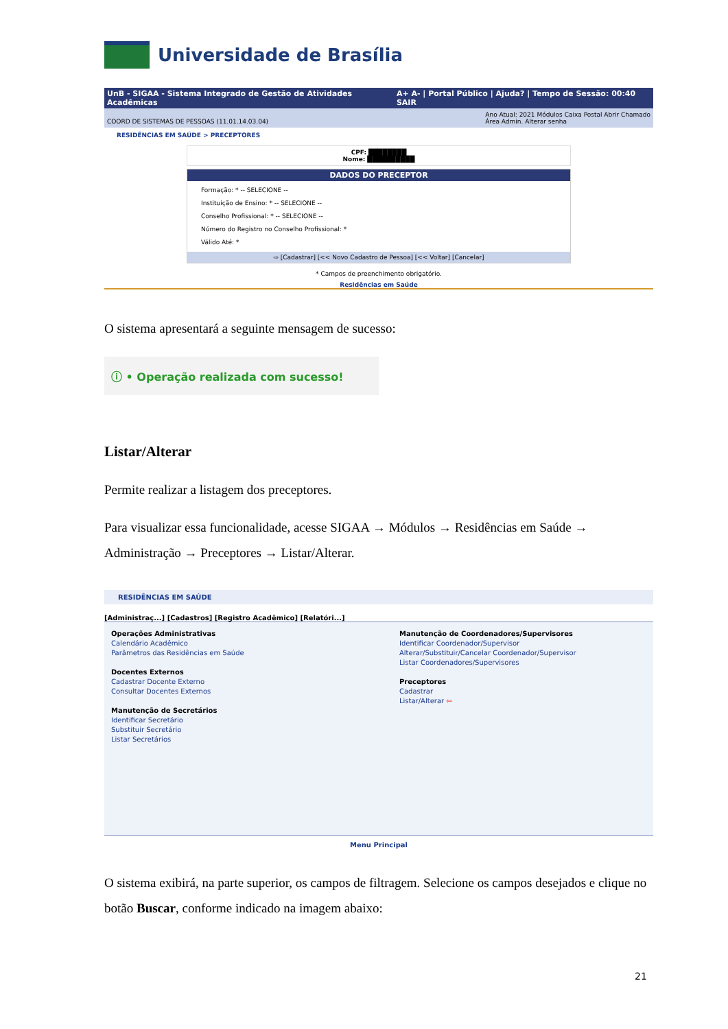Universidade de Brasília
UnB - SIGAA - Sistema Integrado de Gestão de Atividades Acadêmicas A+ A- | Portal Público | Ajuda? | Tempo de Sessão: 00:40 SAIR
COORD DE SISTEMAS DE PESSOAS (11.01.14.03.04) Ano Atual: 2021 Módulos Caixa Postal Abrir Chamado
Área Admin. Alterar senha
RESIDÊNCIAS EM SAÚDE > PRECEPTORES
CPF: ████████
Nome: ██████████
DADOS DO PRECEPTOR
Formação: * -- SELECIONE --
Instituição de Ensino: * -- SELECIONE --
Conselho Profissional: * -- SELECIONE --
Número do Registro no Conselho Profissional: *
Válido Até: *
⇨ [Cadastrar] [<< Novo Cadastro de Pessoa] [<< Voltar] [Cancelar]
* Campos de preenchimento obrigatório.
Residências em Saúde
O sistema apresentará a seguinte mensagem de sucesso:
ⓘ • Operação realizada com sucesso!
Listar/Alterar
Permite realizar a listagem dos preceptores.
Para visualizar essa funcionalidade, acesse SIGAA → Módulos → Residências em Saúde → Administração → Preceptores → Listar/Alterar.
RESIDÊNCIAS EM SAÚDE
[Administraç...] [Cadastros] [Registro Acadêmico] [Relatóri...]
Operações Administrativas
Calendário Acadêmico
Parâmetros das Residências em Saúde
Docentes Externos
Cadastrar Docente Externo
Consultar Docentes Externos
Manutenção de Secretários
Identificar Secretário
Substituir Secretário
Listar Secretários
Manutenção de Coordenadores/Supervisores
Identificar Coordenador/Supervisor
Alterar/Substituir/Cancelar Coordenador/Supervisor
Listar Coordenadores/Supervisores
Preceptores
Cadastrar
Listar/Alterar ⇦
Menu Principal
O sistema exibirá, na parte superior, os campos de filtragem. Selecione os campos desejados e clique no botão Buscar, conforme indicado na imagem abaixo:
21